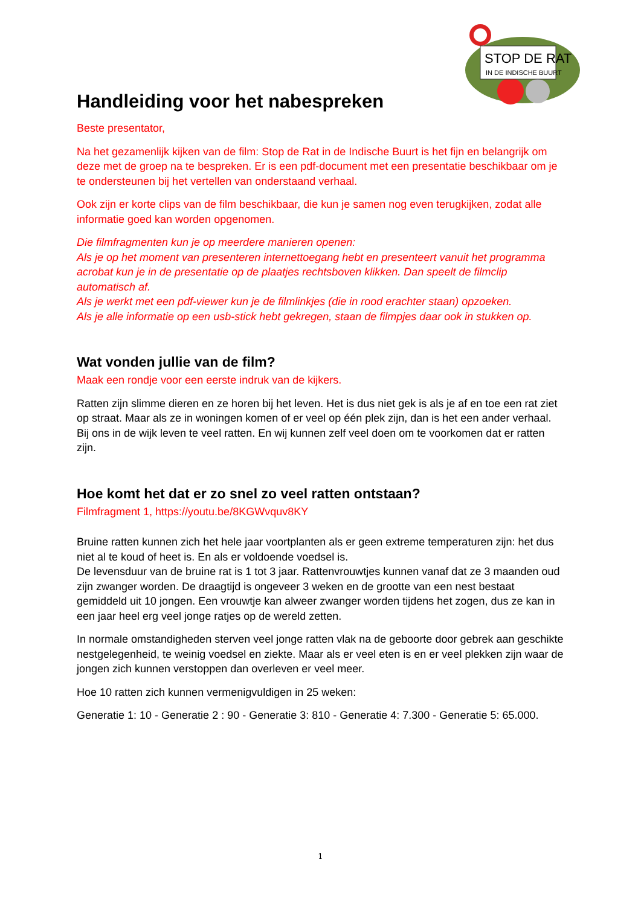STOP DE RAT
IN DE INDISCHE BUURT
Handleiding voor het nabespreken
Beste presentator,
Na het gezamenlijk kijken van de film: Stop de Rat in de Indische Buurt is het fijn en belangrijk om deze met de groep na te bespreken. Er is een pdf-document met een presentatie beschikbaar om je te ondersteunen bij het vertellen van onderstaand verhaal.
Ook zijn er korte clips van de film beschikbaar, die kun je samen nog even terugkijken, zodat alle informatie goed kan worden opgenomen.
Die filmfragmenten kun je op meerdere manieren openen:
Als je op het moment van presenteren internettoegang hebt en presenteert vanuit het programma acrobat kun je in de presentatie op de plaatjes rechtsboven klikken. Dan speelt de filmclip automatisch af.
Als je werkt met een pdf-viewer kun je de filmlinkjes (die in rood erachter staan) opzoeken.
Als je alle informatie op een usb-stick hebt gekregen, staan de filmpjes daar ook in stukken op.
Wat vonden jullie van de film?
Maak een rondje voor een eerste indruk van de kijkers.
Ratten zijn slimme dieren en ze horen bij het leven. Het is dus niet gek is als je af en toe een rat ziet op straat. Maar als ze in woningen komen of er veel op één plek zijn, dan is het een ander verhaal. Bij ons in de wijk leven te veel ratten. En wij kunnen zelf veel doen om te voorkomen dat er ratten zijn.
Hoe komt het dat er zo snel zo veel ratten ontstaan?
Filmfragment 1, https://youtu.be/8KGWvquv8KY
Bruine ratten kunnen zich het hele jaar voortplanten als er geen extreme temperaturen zijn: het dus niet al te koud of heet is. En als er voldoende voedsel is.
De levensduur van de bruine rat is 1 tot 3 jaar. Rattenvrouwtjes kunnen vanaf dat ze 3 maanden oud zijn zwanger worden. De draagtijd is ongeveer 3 weken en de grootte van een nest bestaat gemiddeld uit 10 jongen. Een vrouwtje kan alweer zwanger worden tijdens het zogen, dus ze kan in een jaar heel erg veel jonge ratjes op de wereld zetten.
In normale omstandigheden sterven veel jonge ratten vlak na de geboorte door gebrek aan geschikte nestgelegenheid, te weinig voedsel en ziekte. Maar als er veel eten is en er veel plekken zijn waar de jongen zich kunnen verstoppen dan overleven er veel meer.
Hoe 10 ratten zich kunnen vermenigvuldigen in 25 weken:
Generatie 1: 10 - Generatie 2 : 90 - Generatie 3: 810 - Generatie 4: 7.300 - Generatie 5: 65.000.
1